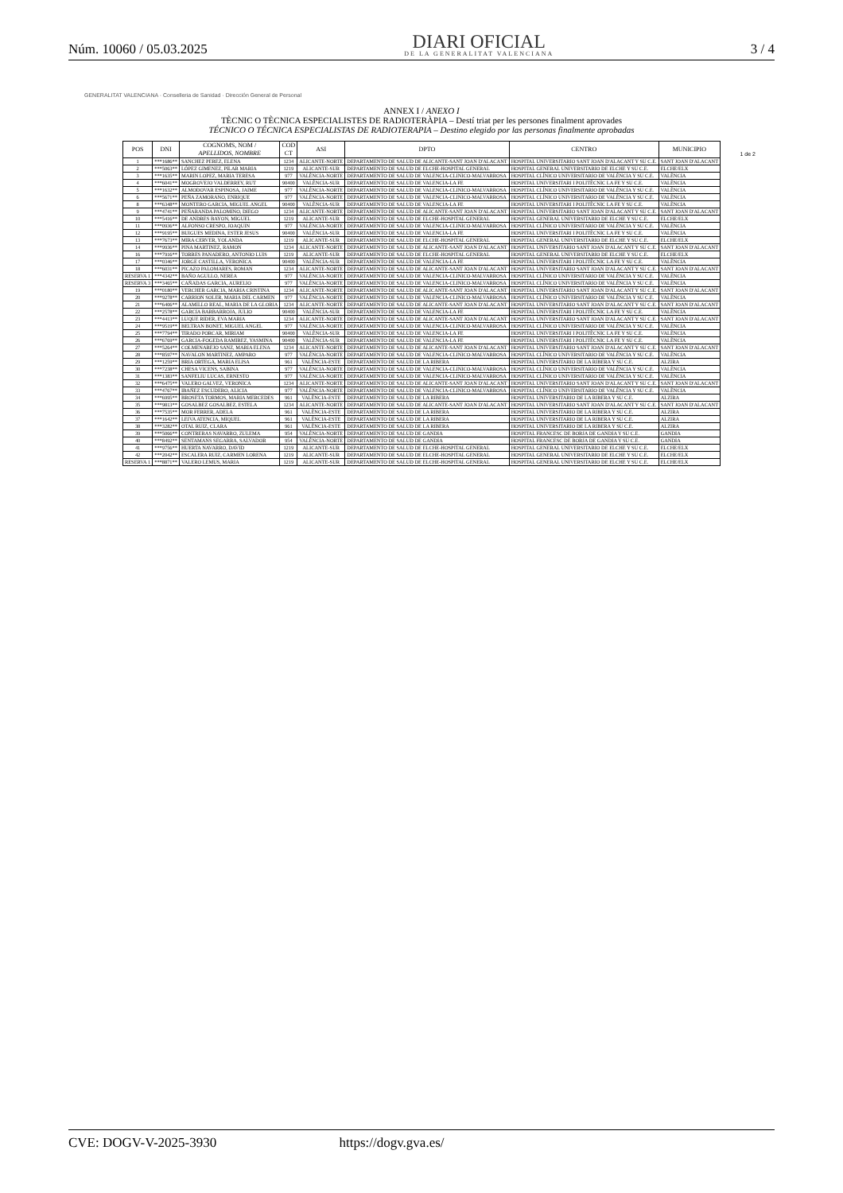Núm. 10060 / 05.03.2025
DIARI OFICIAL
DE LA GENERALITAT VALENCIANA
3 / 4
1 de 2
GENERALITAT VALENCIANA · Conselleria de Sanidad · Dirección General de Personal
ANNEX I / ANEXO I
TÈCNIC O TÈCNICA ESPECIALISTES DE RADIOTERÀPIA – Destí triat per les persones finalment aprovades
TÉCNICO O TÉCNICA ESPECIALISTAS DE RADIOTERAPIA – Destino elegido por las personas finalmente aprobadas
| POS | DNI | COGNOMS, NOM / APELLIDOS, NOMBRE | COD CT | ASI | DPTO | CENTRO | MUNICIPIO |
| --- | --- | --- | --- | --- | --- | --- | --- |
| 1 | ***1686** | SANCHEZ PEREZ, ELENA | 1234 | ALICANTE-NORTE | DEPARTAMENTO DE SALUD DE ALICANTE-SANT JOAN D'ALACANT | HOSPITAL UNIVERSITARIO SANT JOAN D'ALACANT Y SU C.E. | SANT JOAN D'ALACANT |
| 2 | ***5063** | LÓPEZ GIMENEZ, PILAR MARIA | 1219 | ALICANTE-SUR | DEPARTAMENTO DE SALUD DE ELCHE-HOSPITAL GENERAL | HOSPITAL GENERAL UNIVERSITARIO DE ELCHE Y SU C.E. | ELCHE/ELX |
| 3 | ***1635** | MARIN LOPEZ, MARIA TERESA | 977 | VALÈNCIA-NORTE | DEPARTAMENTO DE SALUD DE VALENCIA-CLINICO-MALVARROSA | HOSPITAL CLÍNICO UNIVERSITARIO DE VALÈNCIA Y SU C.E. | VALÈNCIA |
| 4 | ***6041** | MOGROVEJO VALDERREY, RUT | 90400 | VALÈNCIA-SUR | DEPARTAMENTO DE SALUD DE VALENCIA-LA FE | HOSPITAL UNIVERSITARI I POLITÈCNIC LA FE Y SU C.E. | VALÈNCIA |
| 5 | ***1632** | ALMODOVAR ESPINOSA, JAIME | 977 | VALÈNCIA-NORTE | DEPARTAMENTO DE SALUD DE VALENCIA-CLINICO-MALVARROSA | HOSPITAL CLÍNICO UNIVERSITARIO DE VALÈNCIA Y SU C.E. | VALÈNCIA |
| 6 | ***5671** | PEÑA ZAMORANO, ENRIQUE | 977 | VALÈNCIA-NORTE | DEPARTAMENTO DE SALUD DE VALENCIA-CLINICO-MALVARROSA | HOSPITAL CLÍNICO UNIVERSITARIO DE VALÈNCIA Y SU C.E. | VALÈNCIA |
| 8 | ***6348** | MONTERO GARCIA, MIGUEL ANGEL | 90400 | VALÈNCIA-SUR | DEPARTAMENTO DE SALUD DE VALENCIA-LA FE | HOSPITAL UNIVERSITARI I POLITÈCNIC LA FE Y SU C.E. | VALÈNCIA |
| 9 | ***4741** | PEÑARANDA PALOMINO, DIEGO | 1234 | ALICANTE-NORTE | DEPARTAMENTO DE SALUD DE ALICANTE-SANT JOAN D'ALACANT | HOSPITAL UNIVERSITARIO SANT JOAN D'ALACANT Y SU C.E. | SANT JOAN D'ALACANT |
| 10 | ***5416** | DE ANDRES BAYON, MIGUEL | 1219 | ALICANTE-SUR | DEPARTAMENTO DE SALUD DE ELCHE-HOSPITAL GENERAL | HOSPITAL GENERAL UNIVERSITARIO DE ELCHE Y SU C.E. | ELCHE/ELX |
| 11 | ***0936** | ALFONSO CRESPO, JOAQUIN | 977 | VALÈNCIA-NORTE | DEPARTAMENTO DE SALUD DE VALENCIA-CLINICO-MALVARROSA | HOSPITAL CLÍNICO UNIVERSITARIO DE VALÈNCIA Y SU C.E. | VALÈNCIA |
| 12 | ***9195** | BUIGUES MEDINA, ESTER JESUS | 90400 | VALÈNCIA-SUR | DEPARTAMENTO DE SALUD DE VALENCIA-LA FE | HOSPITAL UNIVERSITARI I POLITÈCNIC LA FE Y SU C.E. | VALÈNCIA |
| 13 | ***7673** | MIRA CERVER, YOLANDA | 1219 | ALICANTE-SUR | DEPARTAMENTO DE SALUD DE ELCHE-HOSPITAL GENERAL | HOSPITAL GENERAL UNIVERSITARIO DE ELCHE Y SU C.E. | ELCHE/ELX |
| 14 | ***9936** | PINA MARTINEZ, RAMON | 1234 | ALICANTE-NORTE | DEPARTAMENTO DE SALUD DE ALICANTE-SANT JOAN D'ALACANT | HOSPITAL UNIVERSITARIO SANT JOAN D'ALACANT Y SU C.E. | SANT JOAN D'ALACANT |
| 16 | ***7916** | TORRES PANADERO, ANTONIO LUIS | 1219 | ALICANTE-SUR | DEPARTAMENTO DE SALUD DE ELCHE-HOSPITAL GENERAL | HOSPITAL GENERAL UNIVERSITARIO DE ELCHE Y SU C.E. | ELCHE/ELX |
| 17 | ***0346** | JORGE CASTILLA, VERONICA | 90400 | VALÈNCIA-SUR | DEPARTAMENTO DE SALUD DE VALENCIA-LA FE | HOSPITAL UNIVERSITARI I POLITÈCNIC LA FE Y SU C.E. | VALÈNCIA |
| 18 | ***6031** | PICAZO PALOMARES, ROMAN | 1234 | ALICANTE-NORTE | DEPARTAMENTO DE SALUD DE ALICANTE-SANT JOAN D'ALACANT | HOSPITAL UNIVERSITARIO SANT JOAN D'ALACANT Y SU C.E. | SANT JOAN D'ALACANT |
| RESERVA 1 | ***4342** | BAÑO AGULLO, NEREA | 977 | VALÈNCIA-NORTE | DEPARTAMENTO DE SALUD DE VALENCIA-CLINICO-MALVARROSA | HOSPITAL CLÍNICO UNIVERSITARIO DE VALÈNCIA Y SU C.E. | VALÈNCIA |
| RESERVA 3 | ***3465** | CAÑADAS GARCIA, AURELIO | 977 | VALÈNCIA-NORTE | DEPARTAMENTO DE SALUD DE VALENCIA-CLINICO-MALVARROSA | HOSPITAL CLÍNICO UNIVERSITARIO DE VALÈNCIA Y SU C.E. | VALÈNCIA |
| 19 | ***0180** | VERCHER GARCIA, MARIA CRISTINA | 1234 | ALICANTE-NORTE | DEPARTAMENTO DE SALUD DE ALICANTE-SANT JOAN D'ALACANT | HOSPITAL UNIVERSITARIO SANT JOAN D'ALACANT Y SU C.E. | SANT JOAN D'ALACANT |
| 20 | ***9278** | CARRION SOLER, MARIA DEL CARMEN | 977 | VALÈNCIA-NORTE | DEPARTAMENTO DE SALUD DE VALENCIA-CLINICO-MALVARROSA | HOSPITAL CLÍNICO UNIVERSITARIO DE VALÈNCIA Y SU C.E. | VALÈNCIA |
| 21 | ***6406** | ALAMILLO REAL, MARIA DE LA GLORIA | 1234 | ALICANTE-NORTE | DEPARTAMENTO DE SALUD DE ALICANTE-SANT JOAN D'ALACANT | HOSPITAL UNIVERSITARIO SANT JOAN D'ALACANT Y SU C.E. | SANT JOAN D'ALACANT |
| 22 | ***2578** | GARCIA BARBARROJA, JULIO | 90400 | VALÈNCIA-SUR | DEPARTAMENTO DE SALUD DE VALENCIA-LA FE | HOSPITAL UNIVERSITARI I POLITÈCNIC LA FE Y SU C.E. | VALÈNCIA |
| 23 | ***4413** | LUQUE RIDER, EVA MARIA | 1234 | ALICANTE-NORTE | DEPARTAMENTO DE SALUD DE ALICANTE-SANT JOAN D'ALACANT | HOSPITAL UNIVERSITARIO SANT JOAN D'ALACANT Y SU C.E. | SANT JOAN D'ALACANT |
| 24 | ***9519** | BELTRAN BONET, MIGUEL ANGEL | 977 | VALÈNCIA-NORTE | DEPARTAMENTO DE SALUD DE VALENCIA-CLINICO-MALVARROSA | HOSPITAL CLÍNICO UNIVERSITARIO DE VALÈNCIA Y SU C.E. | VALÈNCIA |
| 25 | ***7794** | TIRADO PORCAR, MIRIAM | 90400 | VALÈNCIA-SUR | DEPARTAMENTO DE SALUD DE VALENCIA-LA FE | HOSPITAL UNIVERSITARI I POLITÈCNIC LA FE Y SU C.E. | VALÈNCIA |
| 26 | ***6769** | GARCIA-FOGEDA RAMIREZ, YASMINA | 90400 | VALÈNCIA-SUR | DEPARTAMENTO DE SALUD DE VALENCIA-LA FE | HOSPITAL UNIVERSITARI I POLITÈCNIC LA FE Y SU C.E. | VALÈNCIA |
| 27 | ***5264** | COLMENAREJO SANZ, MARIA ELENA | 1234 | ALICANTE-NORTE | DEPARTAMENTO DE SALUD DE ALICANTE-SANT JOAN D'ALACANT | HOSPITAL UNIVERSITARIO SANT JOAN D'ALACANT Y SU C.E. | SANT JOAN D'ALACANT |
| 28 | ***8597** | NAVALON MARTINEZ, AMPARO | 977 | VALÈNCIA-NORTE | DEPARTAMENTO DE SALUD DE VALENCIA-CLINICO-MALVARROSA | HOSPITAL CLÍNICO UNIVERSITARIO DE VALÈNCIA Y SU C.E. | VALÈNCIA |
| 29 | ***1259** | BRIA ORTEGA, MARIA ELISA | 961 | VALÈNCIA-ESTE | DEPARTAMENTO DE SALUD DE LA RIBERA | HOSPITAL UNIVERSITARIO DE LA RIBERA Y SU C.E. | ALZIRA |
| 30 | ***7238** | CHESA VICENS, SABINA | 977 | VALÈNCIA-NORTE | DEPARTAMENTO DE SALUD DE VALENCIA-CLINICO-MALVARROSA | HOSPITAL CLÍNICO UNIVERSITARIO DE VALÈNCIA Y SU C.E. | VALÈNCIA |
| 31 | ***1383** | SANFELIU LUCAS, ERNESTO | 977 | VALÈNCIA-NORTE | DEPARTAMENTO DE SALUD DE VALENCIA-CLINICO-MALVARROSA | HOSPITAL CLÍNICO UNIVERSITARIO DE VALÈNCIA Y SU C.E. | VALÈNCIA |
| 32 | ***6475** | VALERO GALVEZ, VERONICA | 1234 | ALICANTE-NORTE | DEPARTAMENTO DE SALUD DE ALICANTE-SANT JOAN D'ALACANT | HOSPITAL UNIVERSITARIO SANT JOAN D'ALACANT Y SU C.E. | SANT JOAN D'ALACANT |
| 33 | ***4767** | IBAÑEZ ESCUDERO, ALICIA | 977 | VALÈNCIA-NORTE | DEPARTAMENTO DE SALUD DE VALENCIA-CLINICO-MALVARROSA | HOSPITAL CLÍNICO UNIVERSITARIO DE VALÈNCIA Y SU C.E. | VALÈNCIA |
| 34 | ***6995** | BROSETA TORMOS, MARIA MERCEDES | 961 | VALÈNCIA-ESTE | DEPARTAMENTO DE SALUD DE LA RIBERA | HOSPITAL UNIVERSITARIO DE LA RIBERA Y SU C.E. | ALZIRA |
| 35 | ***9813** | GOSALBEZ GOSALBEZ, ESTELA | 1234 | ALICANTE-NORTE | DEPARTAMENTO DE SALUD DE ALICANTE-SANT JOAN D'ALACANT | HOSPITAL UNIVERSITARIO SANT JOAN D'ALACANT Y SU C.E. | SANT JOAN D'ALACANT |
| 36 | ***7535** | MOR FERRER, ADELA | 961 | VALÈNCIA-ESTE | DEPARTAMENTO DE SALUD DE LA RIBERA | HOSPITAL UNIVERSITARIO DE LA RIBERA Y SU C.E. | ALZIRA |
| 37 | ***1642** | LEIVA ATENCIA, MIQUEL | 961 | VALÈNCIA-ESTE | DEPARTAMENTO DE SALUD DE LA RIBERA | HOSPITAL UNIVERSITARIO DE LA RIBERA Y SU C.E. | ALZIRA |
| 38 | ***3282** | OTAL RUIZ, CLARA | 961 | VALÈNCIA-ESTE | DEPARTAMENTO DE SALUD DE LA RIBERA | HOSPITAL UNIVERSITARIO DE LA RIBERA Y SU C.E. | ALZIRA |
| 39 | ***5066** | CONTRERAS NAVARRO, ZULEMA | 954 | VALÈNCIA-NORTE | DEPARTAMENTO DE SALUD DE GANDIA | HOSPITAL FRANCESC DE BORJA DE GANDIA Y SU C.E. | GANDIA |
| 40 | ***8492** | SENTAMANS SEGARRA, SALVADOR | 954 | VALÈNCIA-NORTE | DEPARTAMENTO DE SALUD DE GANDIA | HOSPITAL FRANCESC DE BORJA DE GANDIA Y SU C.E. | GANDIA |
| 41 | ***9756** | HUERTA NAVARRO, DAVID | 1219 | ALICANTE-SUR | DEPARTAMENTO DE SALUD DE ELCHE-HOSPITAL GENERAL | HOSPITAL GENERAL UNIVERSITARIO DE ELCHE Y SU C.E. | ELCHE/ELX |
| 42 | ***2042** | ESCALERA RUIZ, CARMEN LORENA | 1219 | ALICANTE-SUR | DEPARTAMENTO DE SALUD DE ELCHE-HOSPITAL GENERAL | HOSPITAL GENERAL UNIVERSITARIO DE ELCHE Y SU C.E. | ELCHE/ELX |
| RESERVA 1 | ***8871** | VALERO LEMUS, MARIA | 1219 | ALICANTE-SUR | DEPARTAMENTO DE SALUD DE ELCHE-HOSPITAL GENERAL | HOSPITAL GENERAL UNIVERSITARIO DE ELCHE Y SU C.E. | ELCHE/ELX |
CVE: DOGV-V-2025-3930 https://dogv.gva.es/